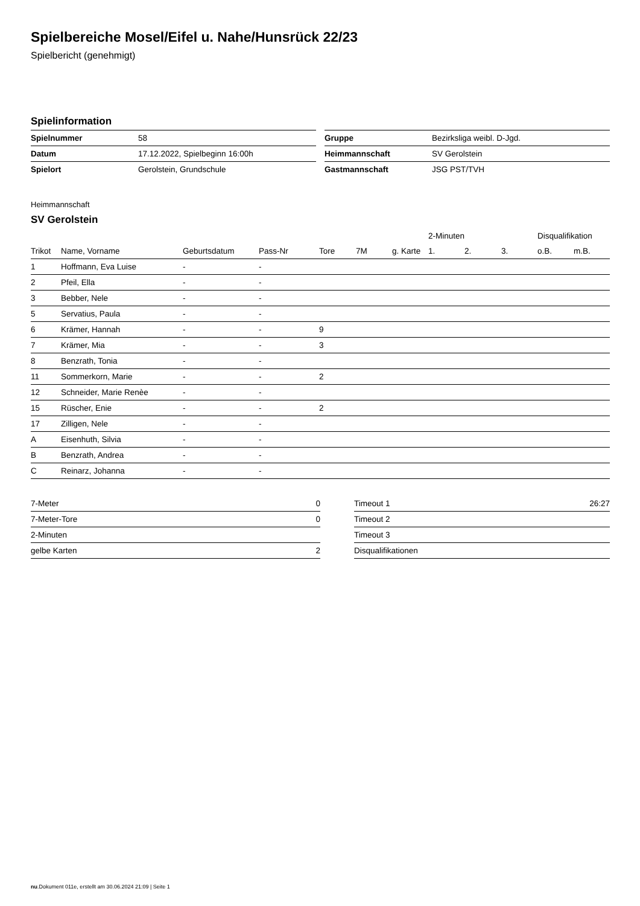Spielbereiche Mosel/Eifel u. Nahe/Hunsrück 22/23
Spielbericht (genehmigt)
Spielinformation
| Spielnummer | 58 |
| Datum | 17.12.2022, Spielbeginn 16:00h |
| Spielort | Gerolstein, Grundschule |
| Gruppe | Bezirksliga weibl. D-Jgd. |
| Heimmannschaft | SV Gerolstein |
| Gastmannschaft | JSG PST/TVH |
Heimmannschaft
SV Gerolstein
| | | | | | | | 2-Minuten | | | Disqualifikation | |
| --- | --- | --- | --- | --- | --- | --- | --- | --- | --- | --- | --- |
| Trikot | Name, Vorname | Geburtsdatum | Pass-Nr | Tore | 7M | g. Karte | 1. | 2. | 3. | o.B. | m.B. |
| 1 | Hoffmann, Eva Luise | - | - | | | | | | | | |
| 2 | Pfeil, Ella | - | - | | | | | | | | |
| 3 | Bebber, Nele | - | - | | | | | | | | |
| 5 | Servatius, Paula | - | - | | | | | | | | |
| 6 | Krämer, Hannah | - | - | 9 | | | | | | | |
| 7 | Krämer, Mia | - | - | 3 | | | | | | | |
| 8 | Benzrath, Tonia | - | - | | | | | | | | |
| 11 | Sommerkorn, Marie | - | - | 2 | | | | | | | |
| 12 | Schneider, Marie Renèe | - | - | | | | | | | | |
| 15 | Rüscher, Enie | - | - | 2 | | | | | | | |
| 17 | Zilligen, Nele | - | - | | | | | | | | |
| A | Eisenhuth, Silvia | - | - | | | | | | | | |
| B | Benzrath, Andrea | - | - | | | | | | | | |
| C | Reinarz, Johanna | - | - | | | | | | | | |
| 7-Meter | 0 |
| 7-Meter-Tore | 0 |
| 2-Minuten | |
| gelbe Karten | 2 |
| Timeout 1 | 26:27 |
| Timeout 2 | |
| Timeout 3 | |
| Disqualifikationen | |
nu.Dokument 011e, erstellt am 30.06.2024 21:09 | Seite 1